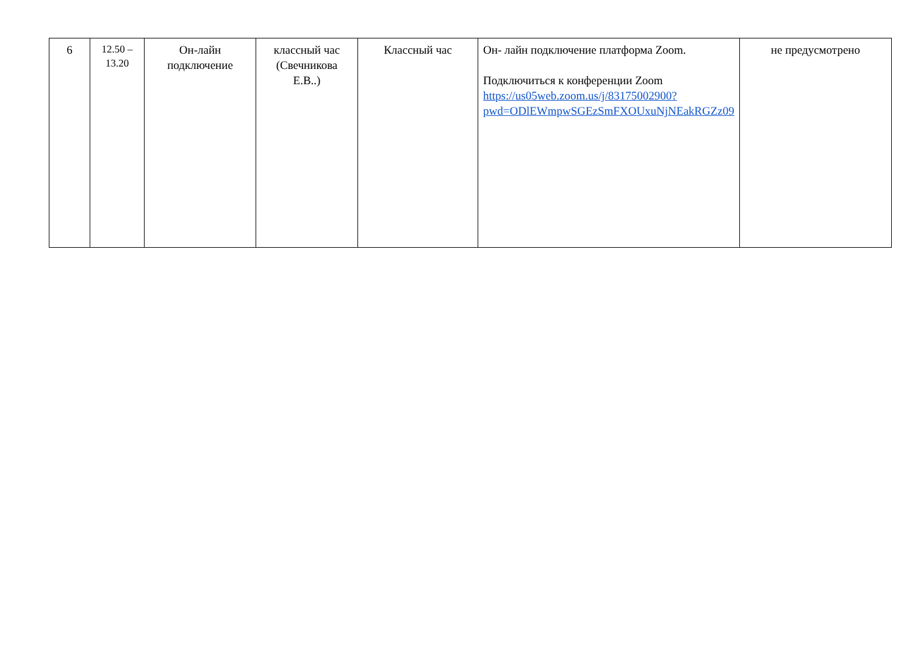| 6 | 12.50 – 13.20 | Он-лайн подключение | классный час (Свечникова Е.В..) | Классный час | Он- лайн подключение платформа Zoom. Подключиться к конференции Zoom https://us05web.zoom.us/j/83175002900?pwd=ODlEWmpwSGEzSmFXOUxuNjNEakRGZz09 | не предусмотрено |